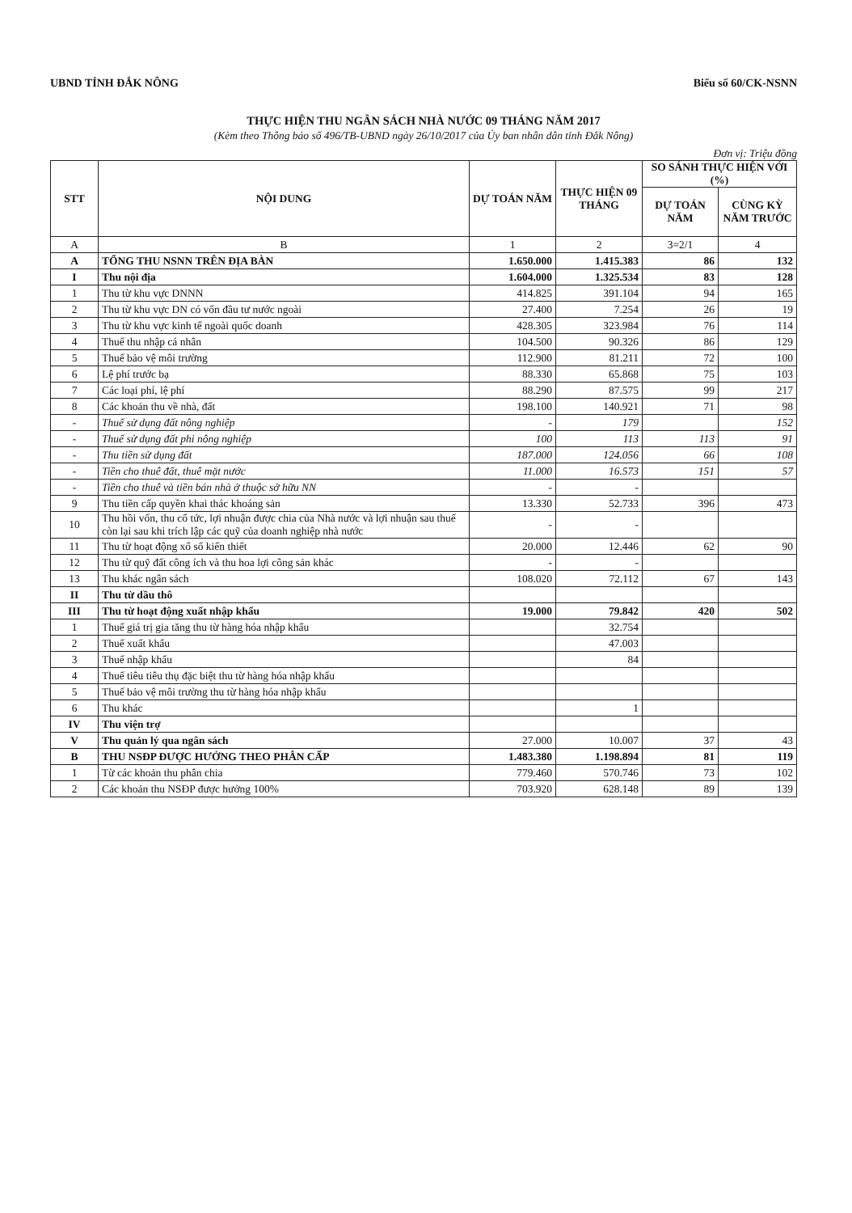UBND TỈNH ĐẮK NÔNG Biểu số 60/CK-NSNN
THỰC HIỆN THU NGÂN SÁCH NHÀ NƯỚC 09 THÁNG NĂM 2017
(Kèm theo Thông báo số 496/TB-UBND ngày 26/10/2017 của Ủy ban nhân dân tỉnh Đắk Nông)
Đơn vị: Triệu đồng
| STT | NỘI DUNG | DỰ TOÁN NĂM | THỰC HIỆN 09 THÁNG | SO SÁNH THỰC HIỆN VỚI (%) | |
| --- | --- | --- | --- | --- | --- |
| | | | | DỰ TOÁN NĂM | CÙNG KỲ NĂM TRƯỚC |
| A | B | 1 | 2 | 3=2/1 | 4 |
| A | TỔNG THU NSNN TRÊN ĐỊA BÀN | 1.650.000 | 1.415.383 | 86 | 132 |
| I | Thu nội địa | 1.604.000 | 1.325.534 | 83 | 128 |
| 1 | Thu từ khu vực DNNN | 414.825 | 391.104 | 94 | 165 |
| 2 | Thu từ khu vực DN có vốn đầu tư nước ngoài | 27.400 | 7.254 | 26 | 19 |
| 3 | Thu từ khu vực kinh tế ngoài quốc doanh | 428.305 | 323.984 | 76 | 114 |
| 4 | Thuế thu nhập cá nhân | 104.500 | 90.326 | 86 | 129 |
| 5 | Thuế bảo vệ môi trường | 112.900 | 81.211 | 72 | 100 |
| 6 | Lệ phí trước bạ | 88.330 | 65.868 | 75 | 103 |
| 7 | Các loại phí, lệ phí | 88.290 | 87.575 | 99 | 217 |
| 8 | Các khoản thu về nhà, đất | 198.100 | 140.921 | 71 | 98 |
| - | Thuế sử dụng đất nông nghiệp | - | 179 | | 152 |
| - | Thuế sử dụng đất phi nông nghiệp | 100 | 113 | 113 | 91 |
| - | Thu tiền sử dụng đất | 187.000 | 124.056 | 66 | 108 |
| - | Tiền cho thuê đất, thuê mặt nước | 11.000 | 16.573 | 151 | 57 |
| - | Tiền cho thuê và tiền bán nhà ở thuộc sở hữu NN | - | - | | |
| 9 | Thu tiền cấp quyền khai thác khoáng sản | 13.330 | 52.733 | 396 | 473 |
| 10 | Thu hồi vốn, thu cổ tức, lợi nhuận được chia của Nhà nước và lợi nhuận sau thuế còn lại sau khi trích lập các quỹ của doanh nghiệp nhà nước | - | - | | |
| 11 | Thu từ hoạt động xổ số kiến thiết | 20.000 | 12.446 | 62 | 90 |
| 12 | Thu từ quỹ đất công ích và thu hoa lợi công sản khác | - | - | | |
| 13 | Thu khác ngân sách | 108.020 | 72.112 | 67 | 143 |
| II | Thu từ dầu thô | | | | |
| III | Thu từ hoạt động xuất nhập khẩu | 19.000 | 79.842 | 420 | 502 |
| 1 | Thuế giá trị gia tăng thu từ hàng hóa nhập khẩu | | 32.754 | | |
| 2 | Thuế xuất khẩu | | 47.003 | | |
| 3 | Thuế nhập khẩu | | 84 | | |
| 4 | Thuế tiêu tiêu thụ đặc biệt thu từ hàng hóa nhập khẩu | | | | |
| 5 | Thuế bảo vệ môi trường thu từ hàng hóa nhập khẩu | | | | |
| 6 | Thu khác | | 1 | | |
| IV | Thu viện trợ | | | | |
| V | Thu quản lý qua ngân sách | 27.000 | 10.007 | 37 | 43 |
| B | THU NSĐP ĐƯỢC HƯỞNG THEO PHÂN CẤP | 1.483.380 | 1.198.894 | 81 | 119 |
| 1 | Từ các khoản thu phân chia | 779.460 | 570.746 | 73 | 102 |
| 2 | Các khoản thu NSĐP được hưởng 100% | 703.920 | 628.148 | 89 | 139 |